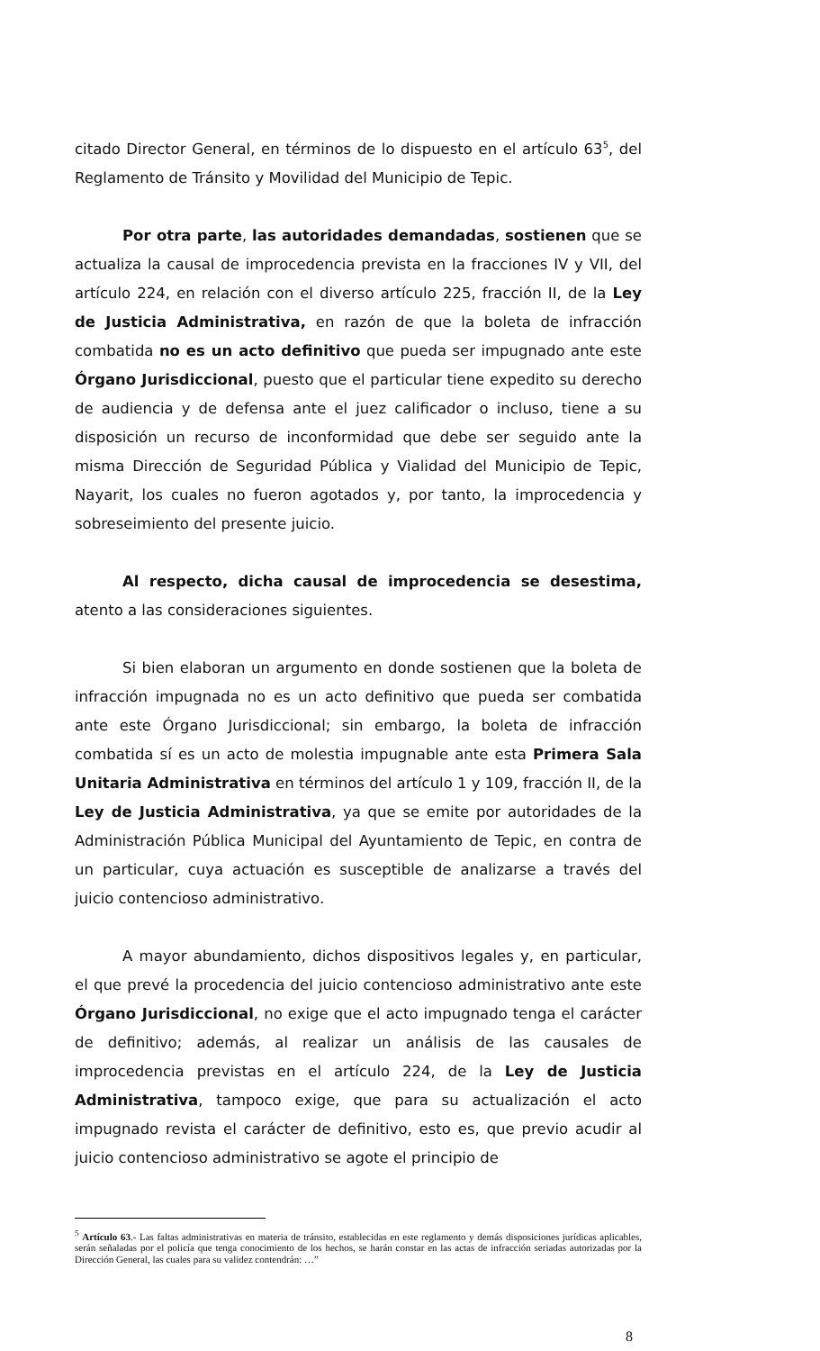citado Director General, en términos de lo dispuesto en el artículo 63<sup>5</sup>, del Reglamento de Tránsito y Movilidad del Municipio de Tepic.
Por otra parte, las autoridades demandadas, sostienen que se actualiza la causal de improcedencia prevista en la fracciones IV y VII, del artículo 224, en relación con el diverso artículo 225, fracción II, de la Ley de Justicia Administrativa, en razón de que la boleta de infracción combatida no es un acto definitivo que pueda ser impugnado ante este Órgano Jurisdiccional, puesto que el particular tiene expedito su derecho de audiencia y de defensa ante el juez calificador o incluso, tiene a su disposición un recurso de inconformidad que debe ser seguido ante la misma Dirección de Seguridad Pública y Vialidad del Municipio de Tepic, Nayarit, los cuales no fueron agotados y, por tanto, la improcedencia y sobreseimiento del presente juicio.
Al respecto, dicha causal de improcedencia se desestima, atento a las consideraciones siguientes.
Si bien elaboran un argumento en donde sostienen que la boleta de infracción impugnada no es un acto definitivo que pueda ser combatida ante este Órgano Jurisdiccional; sin embargo, la boleta de infracción combatida sí es un acto de molestia impugnable ante esta Primera Sala Unitaria Administrativa en términos del artículo 1 y 109, fracción II, de la Ley de Justicia Administrativa, ya que se emite por autoridades de la Administración Pública Municipal del Ayuntamiento de Tepic, en contra de un particular, cuya actuación es susceptible de analizarse a través del juicio contencioso administrativo.
A mayor abundamiento, dichos dispositivos legales y, en particular, el que prevé la procedencia del juicio contencioso administrativo ante este Órgano Jurisdiccional, no exige que el acto impugnado tenga el carácter de definitivo; además, al realizar un análisis de las causales de improcedencia previstas en el artículo 224, de la Ley de Justicia Administrativa, tampoco exige, que para su actualización el acto impugnado revista el carácter de definitivo, esto es, que previo acudir al juicio contencioso administrativo se agote el principio de
<sup>5</sup> Artículo 63.- Las faltas administrativas en materia de tránsito, establecidas en este reglamento y demás disposiciones jurídicas aplicables, serán señaladas por el policía que tenga conocimiento de los hechos, se harán constar en las actas de infracción seriadas autorizadas por la Dirección General, las cuales para su validez contendrán: …”
8